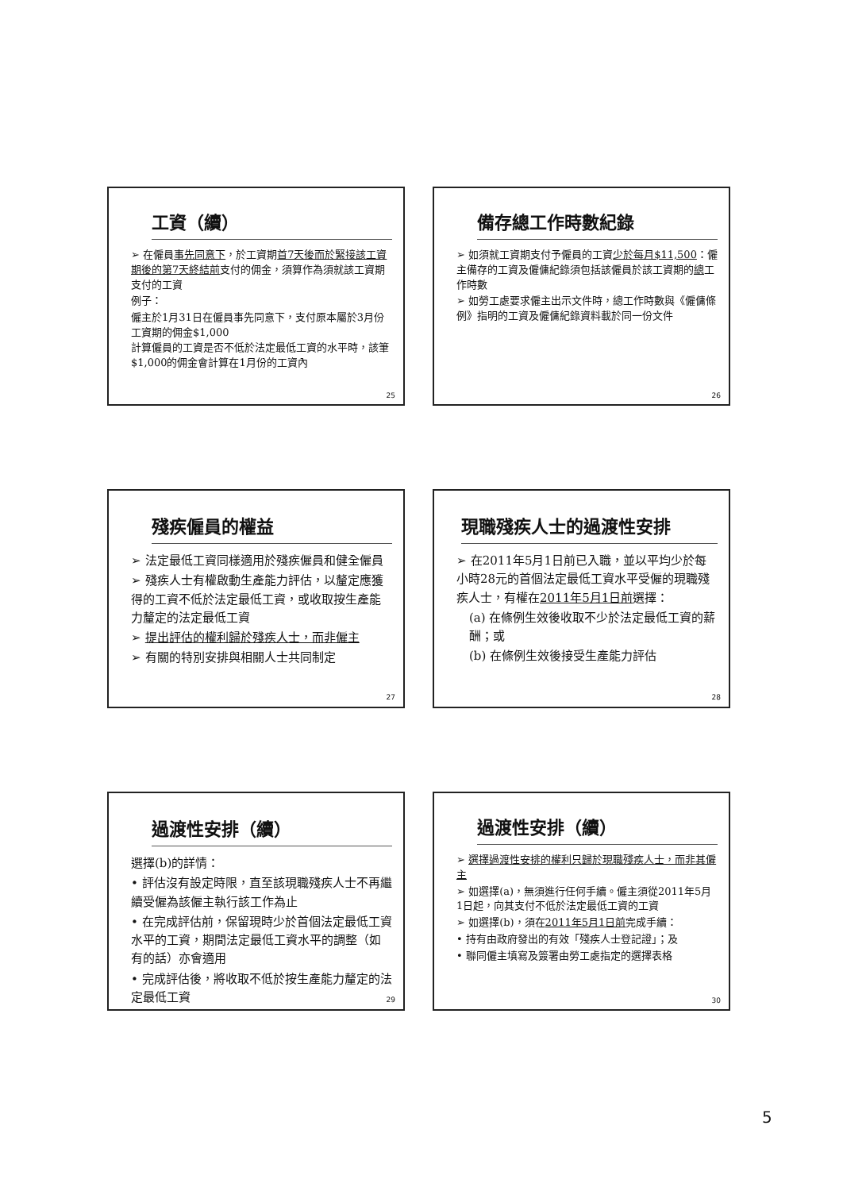工資（續）
➢ 在僱員事先同意下，於工資期首7天後而於緊接該工資期後的第7天終結前支付的佣金，須算作為須就該工資期支付的工資
例子：
僱主於1月31日在僱員事先同意下，支付原本屬於3月份工資期的佣金$1,000
計算僱員的工資是否不低於法定最低工資的水平時，該筆$1,000的佣金會計算在1月份的工資內
25
備存總工作時數紀錄
➢ 如須就工資期支付予僱員的工資少於每月$11,500：僱主備存的工資及僱傭紀錄須包括該僱員於該工資期的總工作時數
➢ 如勞工處要求僱主出示文件時，總工作時數與《僱傭條例》指明的工資及僱傭紀錄資料載於同一份文件
26
殘疾僱員的權益
➢ 法定最低工資同樣適用於殘疾僱員和健全僱員
➢ 殘疾人士有權啟動生產能力評估，以釐定應獲得的工資不低於法定最低工資，或收取按生產能力釐定的法定最低工資
➢ 提出評估的權利歸於殘疾人士，而非僱主
➢ 有關的特別安排與相關人士共同制定
27
現職殘疾人士的過渡性安排
➢ 在2011年5月1日前已入職，並以平均少於每小時28元的首個法定最低工資水平受僱的現職殘疾人士，有權在2011年5月1日前選擇：
(a) 在條例生效後收取不少於法定最低工資的薪酬；或
(b) 在條例生效後接受生產能力評估
28
過渡性安排（續）
選擇(b)的詳情：
• 評估沒有設定時限，直至該現職殘疾人士不再繼續受僱為該僱主執行該工作為止
• 在完成評估前，保留現時少於首個法定最低工資水平的工資，期間法定最低工資水平的調整（如有的話）亦會適用
• 完成評估後，將收取不低於按生產能力釐定的法定最低工資
29
過渡性安排（續）
➢ 選擇過渡性安排的權利只歸於現職殘疾人士，而非其僱主
➢ 如選擇(a)，無須進行任何手續。僱主須從2011年5月1日起，向其支付不低於法定最低工資的工資
➢ 如選擇(b)，須在2011年5月1日前完成手續：
• 持有由政府發出的有效「殘疾人士登記證」；及
• 聯同僱主填寫及簽署由勞工處指定的選擇表格
30
5